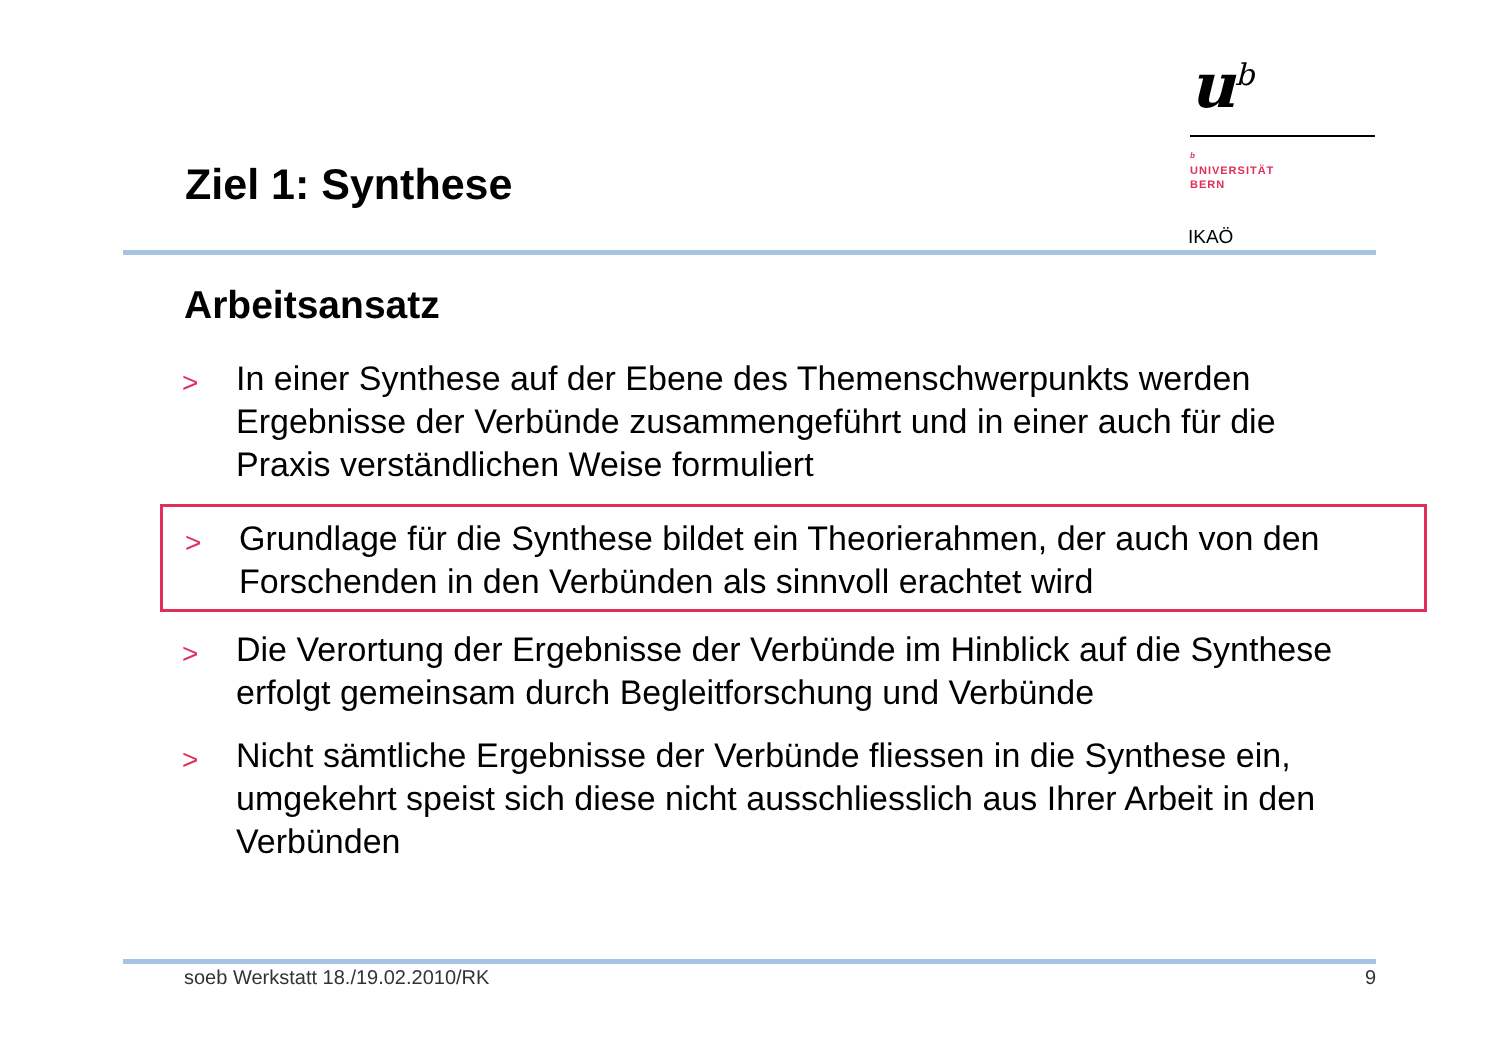u<sup>b</sup>
b
UNIVERSITÄT
BERN
Ziel 1: Synthese
IKAÖ
Arbeitsansatz
> In einer Synthese auf der Ebene des Themenschwerpunkts werden Ergebnisse der Verbünde zusammengeführt und in einer auch für die Praxis verständlichen Weise formuliert
> Grundlage für die Synthese bildet ein Theorierahmen, der auch von den Forschenden in den Verbünden als sinnvoll erachtet wird
> Die Verortung der Ergebnisse der Verbünde im Hinblick auf die Synthese erfolgt gemeinsam durch Begleitforschung und Verbünde
> Nicht sämtliche Ergebnisse der Verbünde fliessen in die Synthese ein, umgekehrt speist sich diese nicht ausschliesslich aus Ihrer Arbeit in den Verbünden
soeb Werkstatt 18./19.02.2010/RK 9